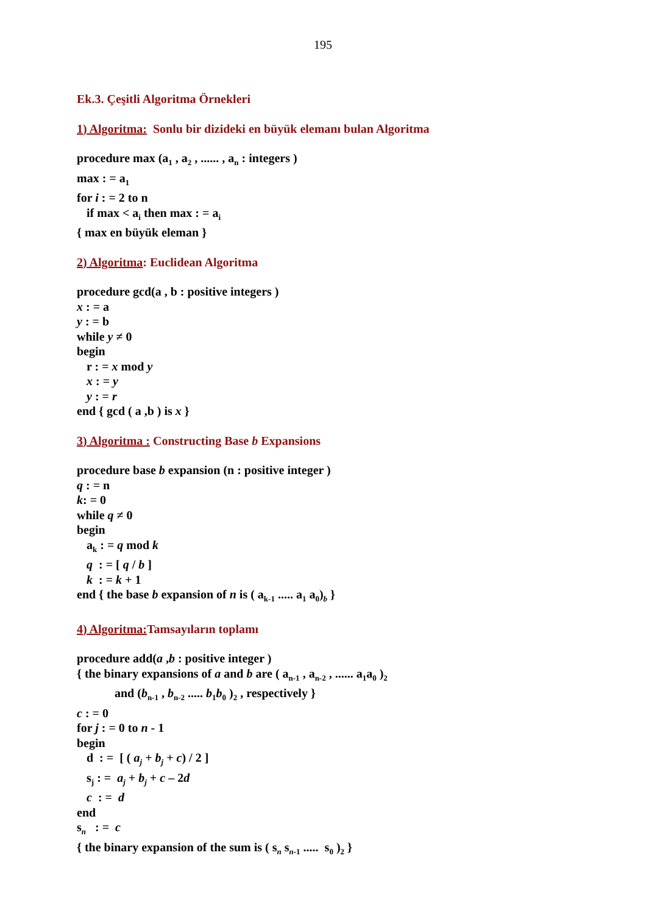195
Ek.3. Çeşitli Algoritma Örnekleri
1) Algoritma: Sonlu bir dizideki en büyük elemanı bulan Algoritma
procedure max (a<sub>1</sub> , a<sub>2</sub> , ...... , a<sub>n</sub> : integers )
max : = a<sub>1</sub>
for i : = 2 to n
if max < a<sub>i</sub> then max : = a<sub>i</sub>
{ max en büyük eleman }
2) Algoritma: Euclidean Algoritma
procedure gcd(a , b : positive integers )
x : = a
y : = b
while y ≠ 0
begin
r : = x mod y
x : = y
y : = r
end { gcd ( a ,b ) is x }
3) Algoritma : Constructing Base b Expansions
procedure base b expansion (n : positive integer )
q : = n
k: = 0
while q ≠ 0
begin
a<sub>k</sub> : = q mod k
q : = [ q / b ]
k : = k + 1
end { the base b expansion of n is ( a<sub>k-1</sub> ..... a<sub>1</sub> a<sub>0</sub>)<sub>b</sub> }
4) Algoritma: Tamsayıların toplamı
procedure add(a ,b : positive integer )
{ the binary expansions of a and b are ( a<sub>n-1</sub> , a<sub>n-2</sub> , ...... a<sub>1</sub>a<sub>0</sub> )<sub>2</sub>
and (b<sub>n-1</sub> , b<sub>n-2</sub> ..... b<sub>1</sub>b<sub>0</sub> )<sub>2</sub> , respectively }
c : = 0
for j : = 0 to n - 1
begin
d : = [ ( a<sub>j</sub> + b<sub>j</sub> + c) / 2 ]
s<sub>j</sub> : = a<sub>j</sub> + b<sub>j</sub> + c – 2d
c : = d
end
s<sub>n</sub> : = c
{ the binary expansion of the sum is ( s<sub>n</sub> s<sub>n-1</sub> ..... s<sub>0</sub> )<sub>2</sub> }